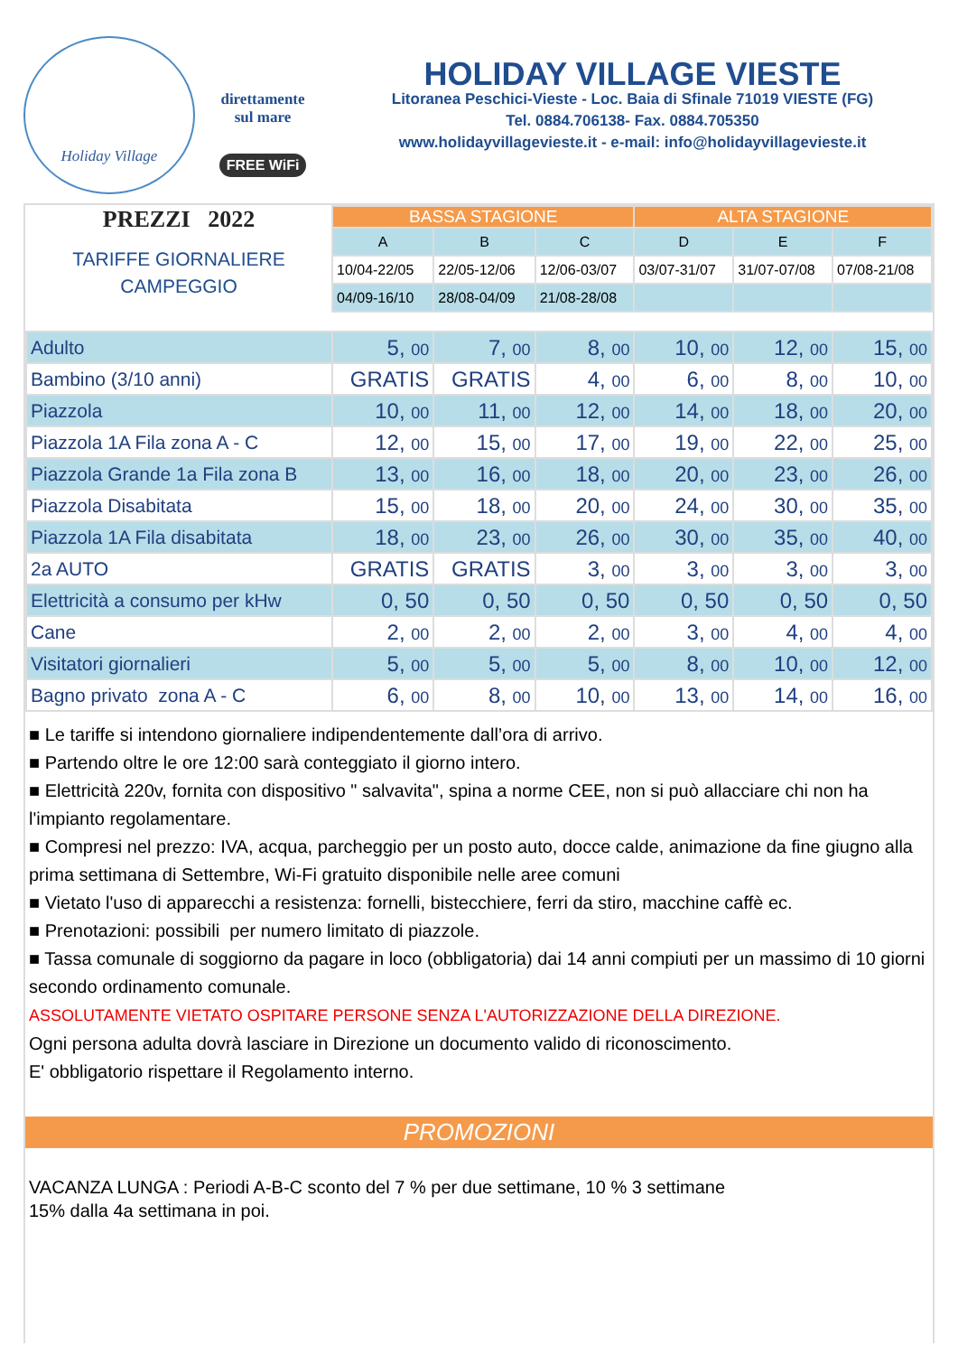Holiday Village
direttamente
sul mare
FREE WiFi
HOLIDAY VILLAGE VIESTE
Litoranea Peschici-Vieste - Loc. Baia di Sfinale 71019 VIESTE (FG)
Tel. 0884.706138- Fax. 0884.705350
www.holidayvillagevieste.it - e-mail: info@holidayvillagevieste.it
| PREZZI 2022 TARIFFE GIORNALIERE CAMPEGGIO | BASSA STAGIONE | | | ALTA STAGIONE | | |
| | A | B | C | D | E | F |
| | 10/04-22/05 | 22/05-12/06 | 12/06-03/07 | 03/07-31/07 | 31/07-07/08 | 07/08-21/08 |
| | 04/09-16/10 | 28/08-04/09 | 21/08-28/08 | | | |
| Adulto | 5, 00 | 7, 00 | 8, 00 | 10, 00 | 12, 00 | 15, 00 |
| Bambino (3/10 anni) | GRATIS | GRATIS | 4, 00 | 6, 00 | 8, 00 | 10, 00 |
| Piazzola | 10, 00 | 11, 00 | 12, 00 | 14, 00 | 18, 00 | 20, 00 |
| Piazzola 1A Fila zona A - C | 12, 00 | 15, 00 | 17, 00 | 19, 00 | 22, 00 | 25, 00 |
| Piazzola Grande 1a Fila zona B | 13, 00 | 16, 00 | 18, 00 | 20, 00 | 23, 00 | 26, 00 |
| Piazzola Disabitata | 15, 00 | 18, 00 | 20, 00 | 24, 00 | 30, 00 | 35, 00 |
| Piazzola 1A Fila disabitata | 18, 00 | 23, 00 | 26, 00 | 30, 00 | 35, 00 | 40, 00 |
| 2a AUTO | GRATIS | GRATIS | 3, 00 | 3, 00 | 3, 00 | 3, 00 |
| Elettricità a consumo per kHw | 0, 50 | 0, 50 | 0, 50 | 0, 50 | 0, 50 | 0, 50 |
| Cane | 2, 00 | 2, 00 | 2, 00 | 3, 00 | 4, 00 | 4, 00 |
| Visitatori giornalieri | 5, 00 | 5, 00 | 5, 00 | 8, 00 | 10, 00 | 12, 00 |
| Bagno privato zona A - C | 6, 00 | 8, 00 | 10, 00 | 13, 00 | 14, 00 | 16, 00 |
■ Le tariffe si intendono giornaliere indipendentemente dall’ora di arrivo.
■ Partendo oltre le ore 12:00 sarà conteggiato il giorno intero.
■ Elettricità 220v, fornita con dispositivo " salvavita", spina a norme CEE, non si può allacciare chi non ha l'impianto regolamentare.
■ Compresi nel prezzo: IVA, acqua, parcheggio per un posto auto, docce calde, animazione da fine giugno alla prima settimana di Settembre, Wi-Fi gratuito disponibile nelle aree comuni
■ Vietato l'uso di apparecchi a resistenza: fornelli, bistecchiere, ferri da stiro, macchine caffè ec.
■ Prenotazioni: possibili per numero limitato di piazzole.
■ Tassa comunale di soggiorno da pagare in loco (obbligatoria) dai 14 anni compiuti per un massimo di 10 giorni secondo ordinamento comunale.
ASSOLUTAMENTE VIETATO OSPITARE PERSONE SENZA L'AUTORIZZAZIONE DELLA DIREZIONE.
Ogni persona adulta dovrà lasciare in Direzione un documento valido di riconoscimento.
E' obbligatorio rispettare il Regolamento interno.
PROMOZIONI
VACANZA LUNGA : Periodi A-B-C sconto del 7 % per due settimane, 10 % 3 settimane
15% dalla 4a settimana in poi.